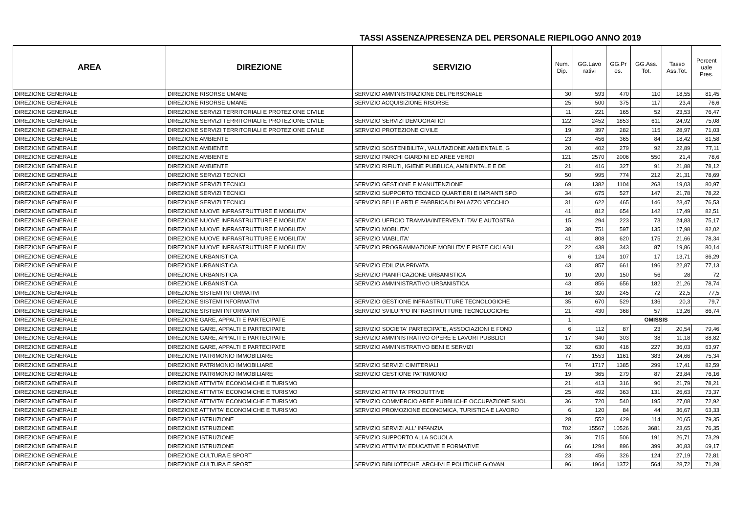TASSI ASSENZA/PRESENZA DEL PERSONALE RIEPILOGO ANNO 2019
| AREA | DIREZIONE | SERVIZIO | Num. Dip. | GG.Lavo rativi | GG.Pr es. | GG.Ass. Tot. | Tasso Ass.Tot. | Percent uale Pres. |
| --- | --- | --- | --- | --- | --- | --- | --- | --- |
| DIREZIONE GENERALE | DIREZIONE RISORSE UMANE | SERVIZIO AMMINISTRAZIONE DEL PERSONALE | 30 | 593 | 470 | 110 | 18,55 | 81,45 |
| DIREZIONE GENERALE | DIREZIONE RISORSE UMANE | SERVIZIO ACQUISIZIONE RISORSE | 25 | 500 | 375 | 117 | 23,4 | 76,6 |
| DIREZIONE GENERALE | DIREZIONE SERVIZI TERRITORIALI E PROTEZIONE CIVILE | | 11 | 221 | 165 | 52 | 23,53 | 76,47 |
| DIREZIONE GENERALE | DIREZIONE SERVIZI TERRITORIALI E PROTEZIONE CIVILE | SERVIZIO SERVIZI DEMOGRAFICI | 122 | 2452 | 1853 | 611 | 24,92 | 75,08 |
| DIREZIONE GENERALE | DIREZIONE SERVIZI TERRITORIALI E PROTEZIONE CIVILE | SERVIZIO PROTEZIONE CIVILE | 19 | 397 | 282 | 115 | 28,97 | 71,03 |
| DIREZIONE GENERALE | DIREZIONE AMBIENTE | | 23 | 456 | 365 | 84 | 18,42 | 81,58 |
| DIREZIONE GENERALE | DIREZIONE AMBIENTE | SERVIZIO SOSTENIBILITA', VALUTAZIONE AMBIENTALE, G | 20 | 402 | 279 | 92 | 22,89 | 77,11 |
| DIREZIONE GENERALE | DIREZIONE AMBIENTE | SERVIZIO PARCHI GIARDINI ED AREE VERDI | 121 | 2570 | 2006 | 550 | 21,4 | 78,6 |
| DIREZIONE GENERALE | DIREZIONE AMBIENTE | SERVIZIO RIFIUTI, IGIENE PUBBLICA, AMBIENTALE E DE | 21 | 416 | 327 | 91 | 21,88 | 78,12 |
| DIREZIONE GENERALE | DIREZIONE SERVIZI TECNICI | | 50 | 995 | 774 | 212 | 21,31 | 78,69 |
| DIREZIONE GENERALE | DIREZIONE SERVIZI TECNICI | SERVIZIO GESTIONE E MANUTENZIONE | 69 | 1382 | 1104 | 263 | 19,03 | 80,97 |
| DIREZIONE GENERALE | DIREZIONE SERVIZI TECNICI | SERVIZIO SUPPORTO TECNICO QUARTIERI E IMPIANTI SPO | 34 | 675 | 527 | 147 | 21,78 | 78,22 |
| DIREZIONE GENERALE | DIREZIONE SERVIZI TECNICI | SERVIZIO BELLE ARTI E FABBRICA DI PALAZZO VECCHIO | 31 | 622 | 465 | 146 | 23,47 | 76,53 |
| DIREZIONE GENERALE | DIREZIONE NUOVE INFRASTRUTTURE E MOBILITA' | | 41 | 812 | 654 | 142 | 17,49 | 82,51 |
| DIREZIONE GENERALE | DIREZIONE NUOVE INFRASTRUTTURE E MOBILITA' | SERVIZIO UFFICIO TRAMVIA/INTERVENTI TAV E AUTOSTRA | 15 | 294 | 223 | 73 | 24,83 | 75,17 |
| DIREZIONE GENERALE | DIREZIONE NUOVE INFRASTRUTTURE E MOBILITA' | SERVIZIO MOBILITA' | 38 | 751 | 597 | 135 | 17,98 | 82,02 |
| DIREZIONE GENERALE | DIREZIONE NUOVE INFRASTRUTTURE E MOBILITA' | SERVIZIO VIABILITA' | 41 | 808 | 620 | 175 | 21,66 | 78,34 |
| DIREZIONE GENERALE | DIREZIONE NUOVE INFRASTRUTTURE E MOBILITA' | SERVIZIO PROGRAMMAZIONE MOBILITA' E PISTE CICLABIL | 22 | 438 | 343 | 87 | 19,86 | 80,14 |
| DIREZIONE GENERALE | DIREZIONE URBANISTICA | | 6 | 124 | 107 | 17 | 13,71 | 86,29 |
| DIREZIONE GENERALE | DIREZIONE URBANISTICA | SERVIZIO EDILIZIA PRIVATA | 43 | 857 | 661 | 196 | 22,87 | 77,13 |
| DIREZIONE GENERALE | DIREZIONE URBANISTICA | SERVIZIO PIANIFICAZIONE URBANISTICA | 10 | 200 | 150 | 56 | 28 | 72 |
| DIREZIONE GENERALE | DIREZIONE URBANISTICA | SERVIZIO AMMINISTRATIVO URBANISTICA | 43 | 856 | 656 | 182 | 21,26 | 78,74 |
| DIREZIONE GENERALE | DIREZIONE SISTEMI INFORMATIVI | | 16 | 320 | 245 | 72 | 22,5 | 77,5 |
| DIREZIONE GENERALE | DIREZIONE SISTEMI INFORMATIVI | SERVIZIO GESTIONE INFRASTRUTTURE TECNOLOGICHE | 35 | 670 | 529 | 136 | 20,3 | 79,7 |
| DIREZIONE GENERALE | DIREZIONE SISTEMI INFORMATIVI | SERVIZIO SVILUPPO INFRASTRUTTURE TECNOLOGICHE | 21 | 430 | 368 | 57 | 13,26 | 86,74 |
| DIREZIONE GENERALE | DIREZIONE GARE, APPALTI E PARTECIPATE | | 1 | OMISSIS | | | | |
| DIREZIONE GENERALE | DIREZIONE GARE, APPALTI E PARTECIPATE | SERVIZIO SOCIETA' PARTECIPATE, ASSOCIAZIONI E FOND | 6 | 112 | 87 | 23 | 20,54 | 79,46 |
| DIREZIONE GENERALE | DIREZIONE GARE, APPALTI E PARTECIPATE | SERVIZIO AMMINISTRATIVO OPERE E LAVORI PUBBLICI | 17 | 340 | 303 | 38 | 11,18 | 88,82 |
| DIREZIONE GENERALE | DIREZIONE GARE, APPALTI E PARTECIPATE | SERVIZIO AMMINISTRATIVO BENI E SERVIZI | 32 | 630 | 416 | 227 | 36,03 | 63,97 |
| DIREZIONE GENERALE | DIREZIONE PATRIMONIO IMMOBILIARE | | 77 | 1553 | 1161 | 383 | 24,66 | 75,34 |
| DIREZIONE GENERALE | DIREZIONE PATRIMONIO IMMOBILIARE | SERVIZIO SERVIZI CIMITERIALI | 74 | 1717 | 1385 | 299 | 17,41 | 82,59 |
| DIREZIONE GENERALE | DIREZIONE PATRIMONIO IMMOBILIARE | SERVIZIO GESTIONE PATRIMONIO | 19 | 365 | 279 | 87 | 23,84 | 76,16 |
| DIREZIONE GENERALE | DIREZIONE ATTIVITA' ECONOMICHE E TURISMO | | 21 | 413 | 316 | 90 | 21,79 | 78,21 |
| DIREZIONE GENERALE | DIREZIONE ATTIVITA' ECONOMICHE E TURISMO | SERVIZIO ATTIVITA' PRODUTTIVE | 25 | 492 | 363 | 131 | 26,63 | 73,37 |
| DIREZIONE GENERALE | DIREZIONE ATTIVITA' ECONOMICHE E TURISMO | SERVIZIO COMMERCIO AREE PUBBLICHE OCCUPAZIONE SUOL | 36 | 720 | 540 | 195 | 27,08 | 72,92 |
| DIREZIONE GENERALE | DIREZIONE ATTIVITA' ECONOMICHE E TURISMO | SERVIZIO PROMOZIONE ECONOMICA, TURISTICA E LAVORO | 6 | 120 | 84 | 44 | 36,67 | 63,33 |
| DIREZIONE GENERALE | DIREZIONE ISTRUZIONE | | 28 | 552 | 429 | 114 | 20,65 | 79,35 |
| DIREZIONE GENERALE | DIREZIONE ISTRUZIONE | SERVIZIO SERVIZI ALL' INFANZIA | 702 | 15567 | 10526 | 3681 | 23,65 | 76,35 |
| DIREZIONE GENERALE | DIREZIONE ISTRUZIONE | SERVIZIO SUPPORTO ALLA SCUOLA | 36 | 715 | 506 | 191 | 26,71 | 73,29 |
| DIREZIONE GENERALE | DIREZIONE ISTRUZIONE | SERVIZIO ATTIVITA' EDUCATIVE E FORMATIVE | 66 | 1294 | 896 | 399 | 30,83 | 69,17 |
| DIREZIONE GENERALE | DIREZIONE CULTURA E SPORT | | 23 | 456 | 326 | 124 | 27,19 | 72,81 |
| DIREZIONE GENERALE | DIREZIONE CULTURA E SPORT | SERVIZIO BIBLIOTECHE, ARCHIVI E POLITICHE GIOVAN | 96 | 1964 | 1372 | 564 | 28,72 | 71,28 |